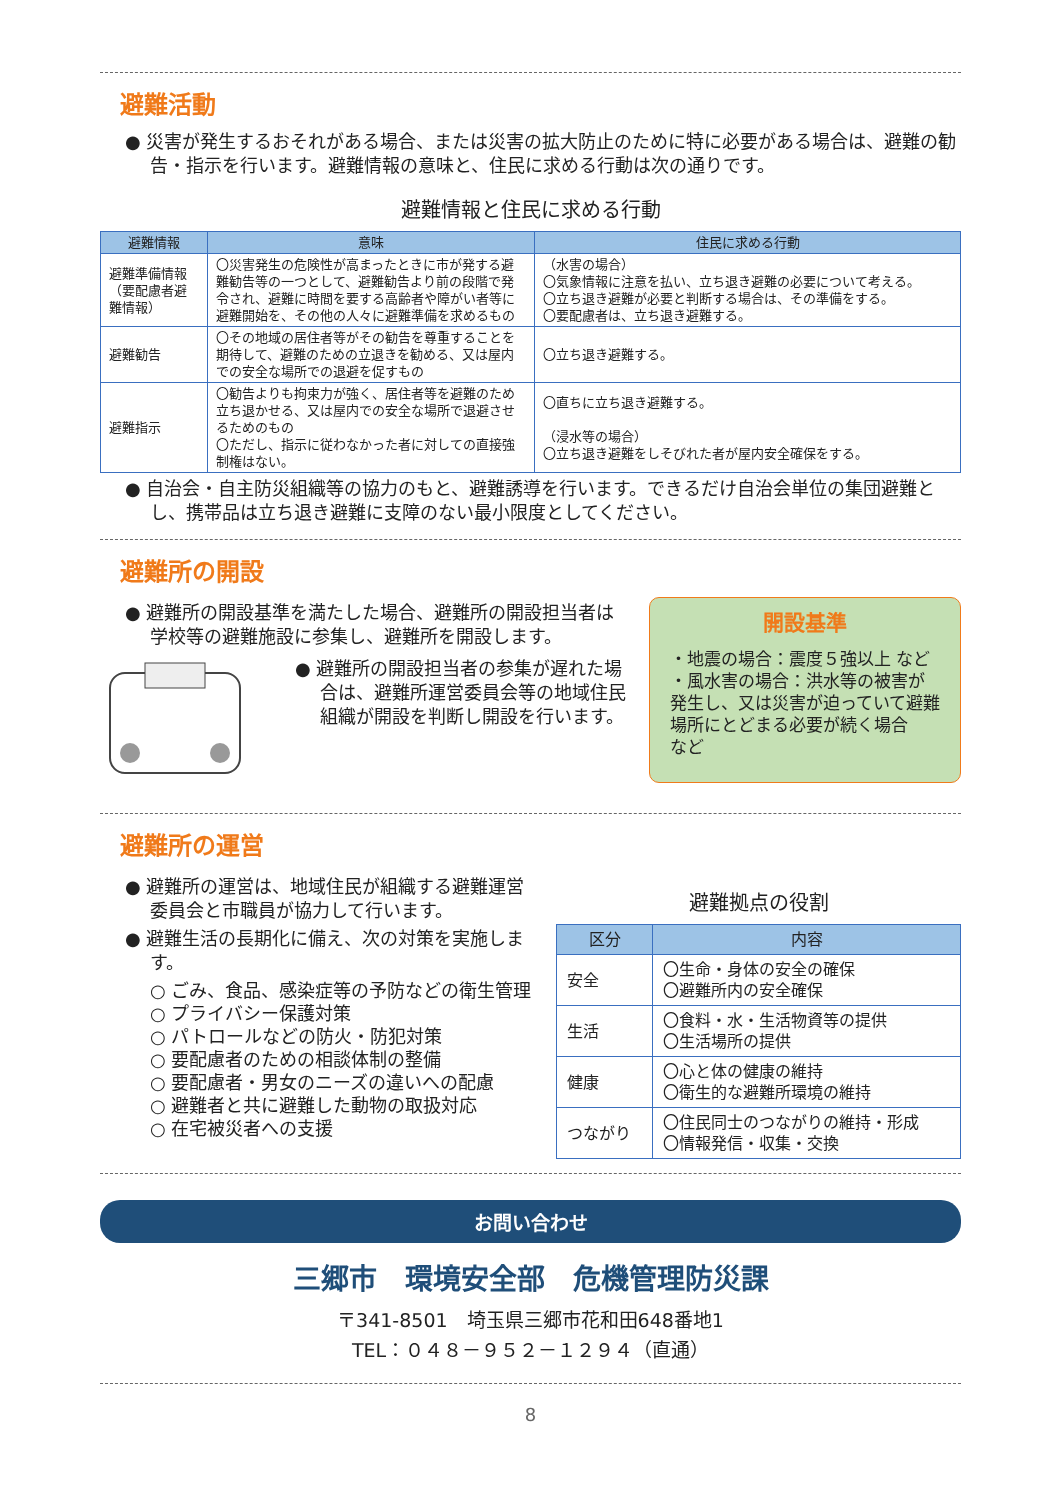避難活動
● 災害が発生するおそれがある場合、または災害の拡大防止のために特に必要がある場合は、避難の勧告・指示を行います。避難情報の意味と、住民に求める行動は次の通りです。
避難情報と住民に求める行動
| 避難情報 | 意味 | 住民に求める行動 |
| --- | --- | --- |
| 避難準備情報（要配慮者避難情報） | 〇災害発生の危険性が高まったときに市が発する避難勧告等の一つとして、避難勧告より前の段階で発令され、避難に時間を要する高齢者や障がい者等に避難開始を、その他の人々に避難準備を求めるもの | （水害の場合） 〇気象情報に注意を払い、立ち退き避難の必要について考える。 〇立ち退き避難が必要と判断する場合は、その準備をする。 〇要配慮者は、立ち退き避難する。 |
| 避難勧告 | 〇その地域の居住者等がその勧告を尊重することを期待して、避難のための立退きを勧める、又は屋内での安全な場所での退避を促すもの | 〇立ち退き避難する。 |
| 避難指示 | 〇勧告よりも拘束力が強く、居住者等を避難のため立ち退かせる、又は屋内での安全な場所で退避させるためのもの 〇ただし、指示に従わなかった者に対しての直接強制権はない。 | 〇直ちに立ち退き避難する。 （浸水等の場合） 〇立ち退き避難をしそびれた者が屋内安全確保をする。 |
● 自治会・自主防災組織等の協力のもと、避難誘導を行います。できるだけ自治会単位の集団避難とし、携帯品は立ち退き避難に支障のない最小限度としてください。
避難所の開設
● 避難所の開設基準を満たした場合、避難所の開設担当者は学校等の避難施設に参集し、避難所を開設します。
● 避難所の開設担当者の参集が遅れた場合は、避難所運営委員会等の地域住民組織が開設を判断し開設を行います。
開設基準
・地震の場合：震度５強以上 など
・風水害の場合：洪水等の被害が発生し、又は災害が迫っていて避難場所にとどまる必要が続く場合　など
避難所の運営
● 避難所の運営は、地域住民が組織する避難運営委員会と市職員が協力して行います。
● 避難生活の長期化に備え、次の対策を実施します。
○ ごみ、食品、感染症等の予防などの衛生管理
○ プライバシー保護対策
○ パトロールなどの防火・防犯対策
○ 要配慮者のための相談体制の整備
○ 要配慮者・男女のニーズの違いへの配慮
○ 避難者と共に避難した動物の取扱対応
○ 在宅被災者への支援
避難拠点の役割
| 区分 | 内容 |
| --- | --- |
| 安全 | 〇生命・身体の安全の確保 〇避難所内の安全確保 |
| 生活 | 〇食料・水・生活物資等の提供 〇生活場所の提供 |
| 健康 | 〇心と体の健康の維持 〇衛生的な避難所環境の維持 |
| つながり | 〇住民同士のつながりの維持・形成 〇情報発信・収集・交換 |
お問い合わせ
三郷市　環境安全部　危機管理防災課
〒341-8501　埼玉県三郷市花和田648番地1
TEL：０４８－９５２－１２９４（直通）
8